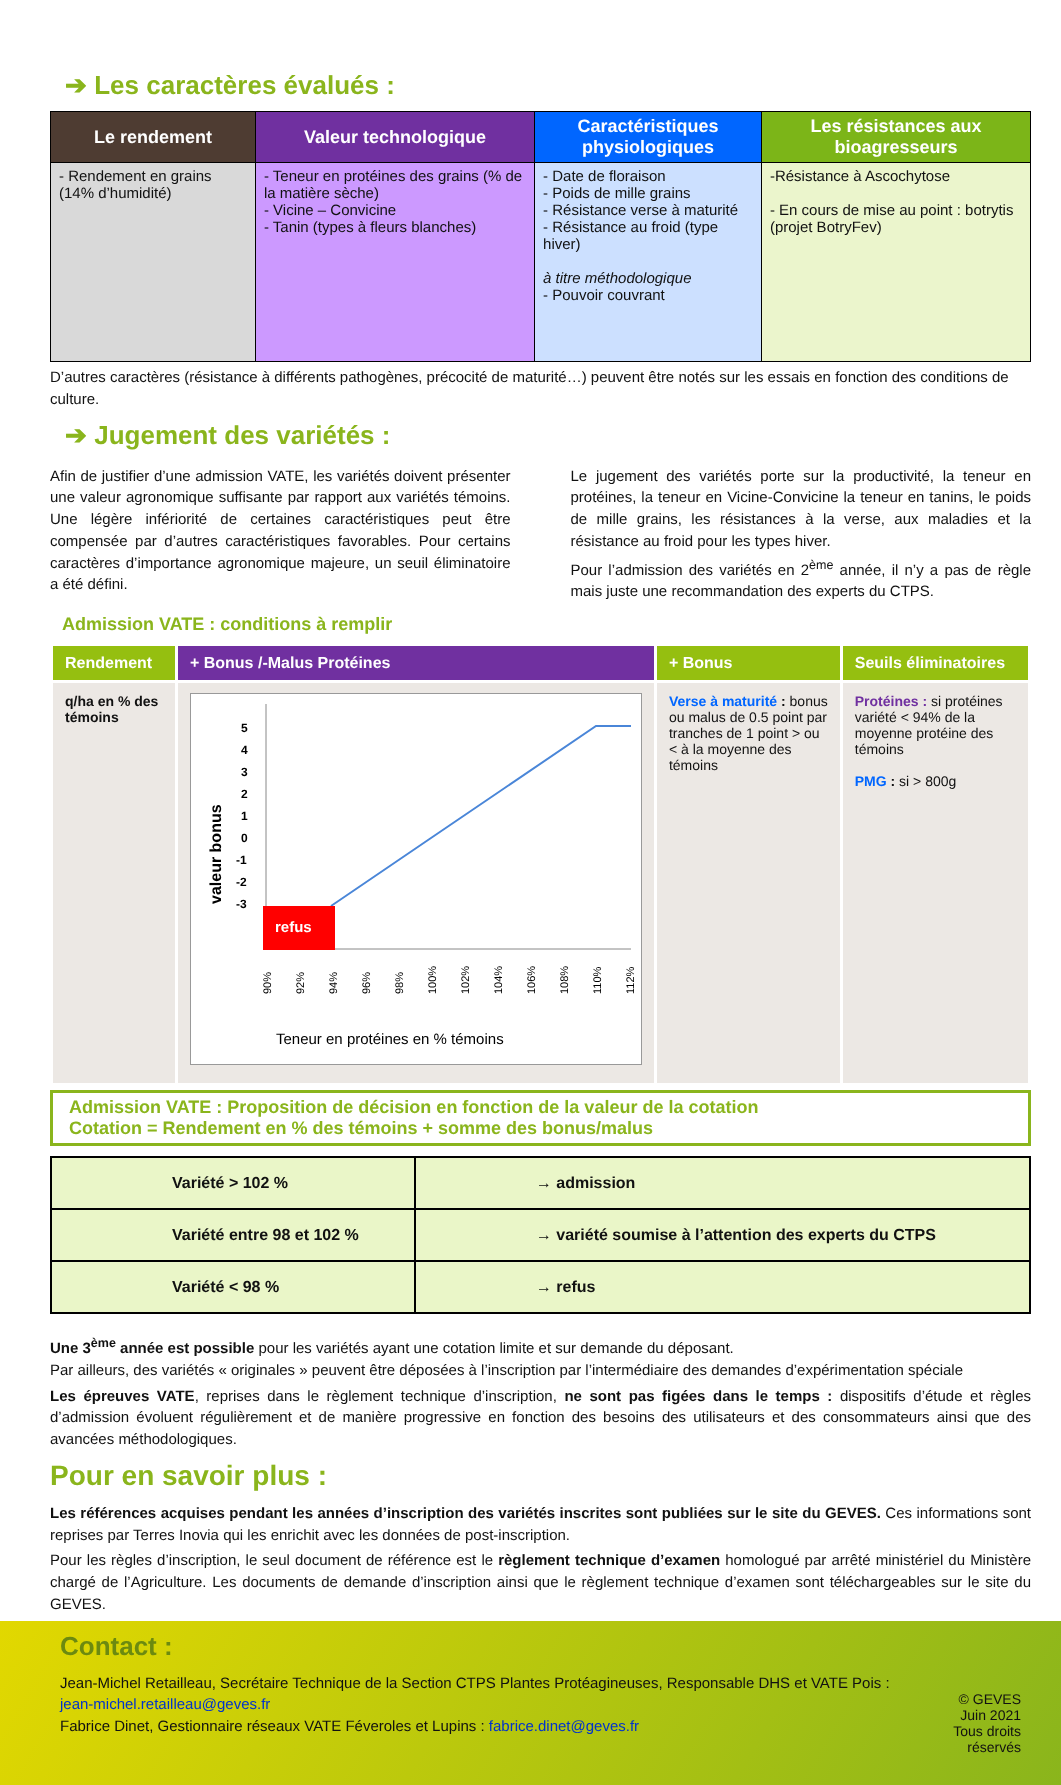➔ Les caractères évalués :
| Le rendement | Valeur technologique | Caractéristiques physiologiques | Les résistances aux bioagresseurs |
| --- | --- | --- | --- |
| - Rendement en grains (14% d’humidité) | - Teneur en protéines des grains (% de la matière sèche) - Vicine – Convicine - Tanin (types à fleurs blanches) | - Date de floraison - Poids de mille grains - Résistance verse à maturité - Résistance au froid (type hiver) à titre méthodologique - Pouvoir couvrant | -Résistance à Ascochytose - En cours de mise au point : botrytis (projet BotryFev) |
D’autres caractères (résistance à différents pathogènes, précocité de maturité…) peuvent être notés sur les essais en fonction des conditions de culture.
➔ Jugement des variétés :
Afin de justifier d’une admission VATE, les variétés doivent présenter une valeur agronomique suffisante par rapport aux variétés témoins. Une légère infériorité de certaines caractéristiques peut être compensée par d’autres caractéristiques favorables. Pour certains caractères d’importance agronomique majeure, un seuil éliminatoire a été défini.
Le jugement des variétés porte sur la productivité, la teneur en protéines, la teneur en Vicine-Convicine la teneur en tanins, le poids de mille grains, les résistances à la verse, aux maladies et la résistance au froid pour les types hiver.
Pour l’admission des variétés en 2<sup>ème</sup> année, il n’y a pas de règle mais juste une recommandation des experts du CTPS.
Admission VATE : conditions à remplir
| Rendement | + Bonus /-Malus Protéines | + Bonus | Seuils éliminatoires |
| --- | --- | --- | --- |
| q/ha en % des témoins | valeur bonus 5 4 3 2 1 0 -1 -2 -3 refus 90% 92% 94% 96% 98% 100% 102% 104% 106% 108% 110% 112% Teneur en protéines en % témoins | Verse à maturité : bonus ou malus de 0.5 point par tranches de 1 point > ou < à la moyenne des témoins | Protéines : si protéines variété < 94% de la moyenne protéine des témoins PMG : si > 800g |
Admission VATE : Proposition de décision en fonction de la valeur de la cotation
Cotation = Rendement en % des témoins + somme des bonus/malus
| Variété > 102 % | → admission |
| Variété entre 98 et 102 % | → variété soumise à l’attention des experts du CTPS |
| Variété < 98 % | → refus |
Une 3<sup>ème</sup> année est possible pour les variétés ayant une cotation limite et sur demande du déposant.
Par ailleurs, des variétés « originales » peuvent être déposées à l’inscription par l’intermédiaire des demandes d’expérimentation spéciale
Les épreuves VATE, reprises dans le règlement technique d’inscription, ne sont pas figées dans le temps : dispositifs d’étude et règles d’admission évoluent régulièrement et de manière progressive en fonction des besoins des utilisateurs et des consommateurs ainsi que des avancées méthodologiques.
Pour en savoir plus :
Les références acquises pendant les années d’inscription des variétés inscrites sont publiées sur le site du GEVES. Ces informations sont reprises par Terres Inovia qui les enrichit avec les données de post-inscription.
Pour les règles d’inscription, le seul document de référence est le règlement technique d’examen homologué par arrêté ministériel du Ministère chargé de l’Agriculture. Les documents de demande d’inscription ainsi que le règlement technique d’examen sont téléchargeables sur le site du GEVES.
Contact :
Jean-Michel Retailleau, Secrétaire Technique de la Section CTPS Plantes Protéagineuses, Responsable DHS et VATE Pois : jean-michel.retailleau@geves.fr
Fabrice Dinet, Gestionnaire réseaux VATE Féveroles et Lupins : fabrice.dinet@geves.fr
© GEVES
Juin 2021
Tous droits réservés